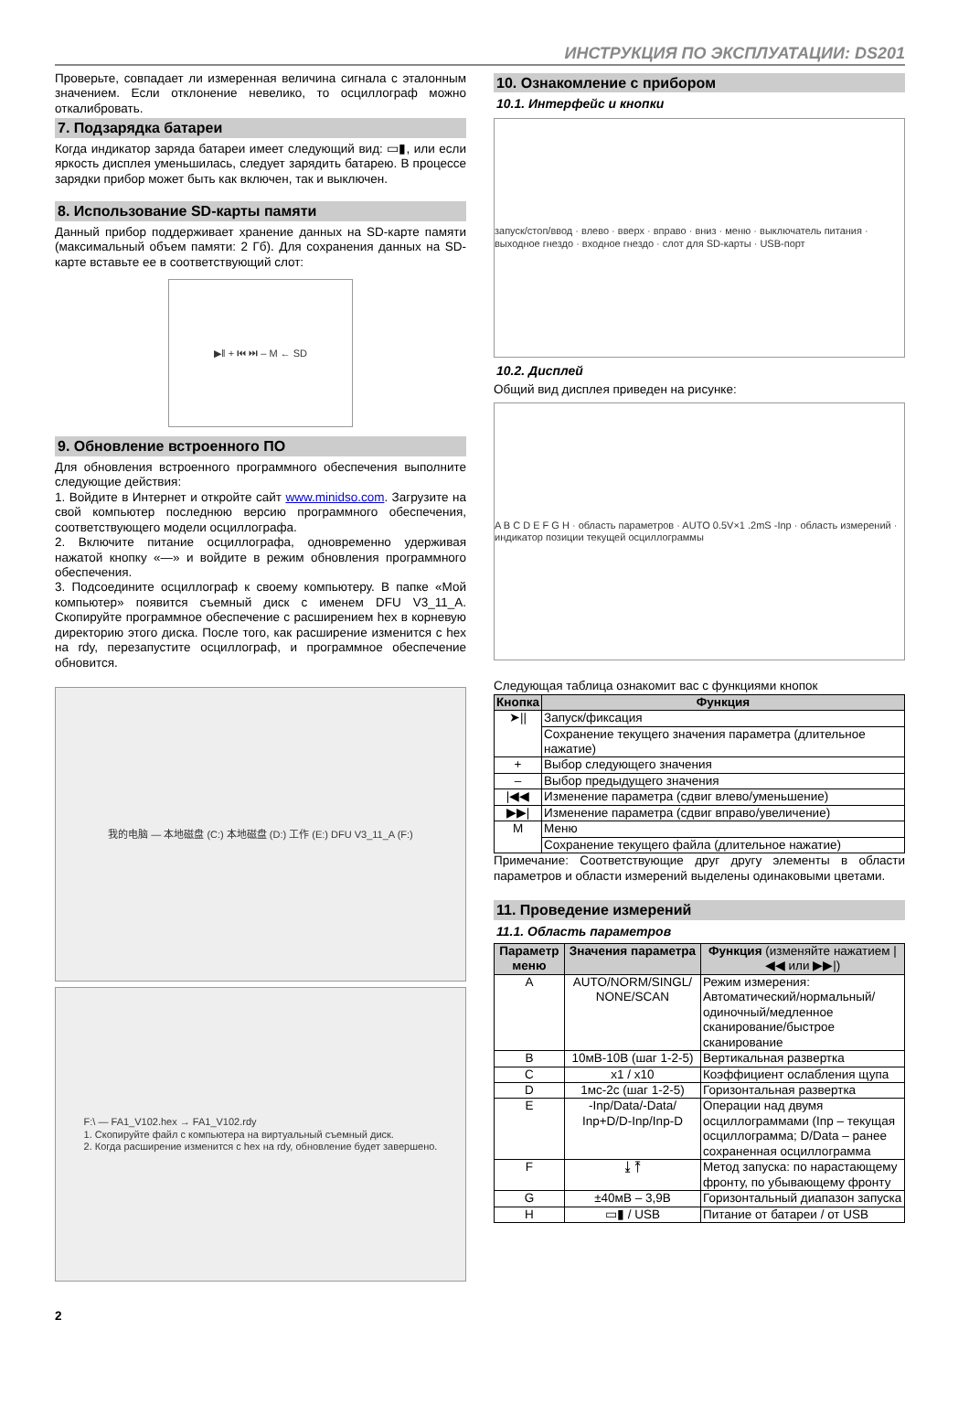ИНСТРУКЦИЯ ПО ЭКСПЛУАТАЦИИ: DS201
Проверьте, совпадает ли измеренная величина сигнала с эталонным значением. Если отклонение невелико, то осциллограф можно откалибровать.
7. Подзарядка батареи
Когда индикатор заряда батареи имеет следующий вид: ▭▮, или если яркость дисплея уменьшилась, следует зарядить батарею. В процессе зарядки прибор может быть как включен, так и выключен.
8. Использование SD-карты памяти
Данный прибор поддерживает хранение данных на SD-карте памяти (максимальный объем памяти: 2 Гб). Для сохранения данных на SD-карте вставьте ее в соответствующий слот:
▶‖ + ⏮ ⏭ – M ← SD
9. Обновление встроенного ПО
Для обновления встроенного программного обеспечения выполните следующие действия:
1. Войдите в Интернет и откройте сайт www.minidso.com. Загрузите на свой компьютер последнюю версию программного обеспечения, соответствующего модели осциллографа.
2. Включите питание осциллографа, одновременно удерживая нажатой кнопку «—» и войдите в режим обновления программного обеспечения.
3. Подсоедините осциллограф к своему компьютеру. В папке «Мой компьютер» появится съемный диск с именем DFU V3_11_A. Скопируйте программное обеспечение с расширением hex в корневую директорию этого диска. После того, как расширение изменится с hex на rdy, перезапустите осциллограф, и программное обеспечение обновится.
我的电脑 — 本地磁盘 (C:) 本地磁盘 (D:) 工作 (E:) DFU V3_11_A (F:)
F:\ — FA1_V102.hex → FA1_V102.rdy
1. Скопируйте файл с компьютера на виртуальный съемный диск.
2. Когда расширение изменится с hex на rdy, обновление будет завершено.
2
10. Ознакомление с прибором
10.1. Интерфейс и кнопки
запуск/стоп/ввод · влево · вверх · вправо · вниз · меню · выключатель питания · выходное гнездо · входное гнездо · слот для SD-карты · USB-порт
10.2. Дисплей
Общий вид дисплея приведен на рисунке:
A B C D E F G H · область параметров · AUTO 0.5V×1 .2mS -Inp · область измерений · индикатор позиции текущей осциллограммы
Следующая таблица ознакомит вас с функциями кнопок
| Кнопка | Функция |
| --- | --- |
| ➤// | Запуск/фиксация |
| | Сохранение текущего значения параметра (длительное нажатие) |
| + | Выбор следующего значения |
| – | Выбор предыдущего значения |
| /◀◀ | Изменение параметра (сдвиг влево/уменьшение) |
| ▶▶/ | Изменение параметра (сдвиг вправо/увеличение) |
| M | Меню |
| | Сохранение текущего файла (длительное нажатие) |
Примечание: Соответствующие друг другу элементы в области параметров и области измерений выделены одинаковыми цветами.
11. Проведение измерений
11.1. Область параметров
| Параметр меню | Значения параметра | Функция (изменяйте нажатием /◀◀ или ▶▶/) |
| --- | --- | --- |
| A | AUTO/NORM/SINGL/ NONE/SCAN | Режим измерения: Автоматический/нормальный/ одиночный/медленное сканирование/быстрое сканирование |
| B | 10мВ-10В (шаг 1-2-5) | Вертикальная развертка |
| C | x1 / x10 | Коэффициент ослабления щупа |
| D | 1мс-2с (шаг 1-2-5) | Горизонтальная развертка |
| E | -Inp/Data/-Data/ Inp+D/D-Inp/Inp-D | Операции над двумя осциллограммами (Inp – текущая осциллограмма; D/Data – ранее сохраненная осциллограмма |
| F | ⤓ ⤒ | Метод запуска: по нарастающему фронту, по убывающему фронту |
| G | ±40мВ – 3,9В | Горизонтальный диапазон запуска |
| H | ▭▮ / USB | Питание от батареи / от USB |